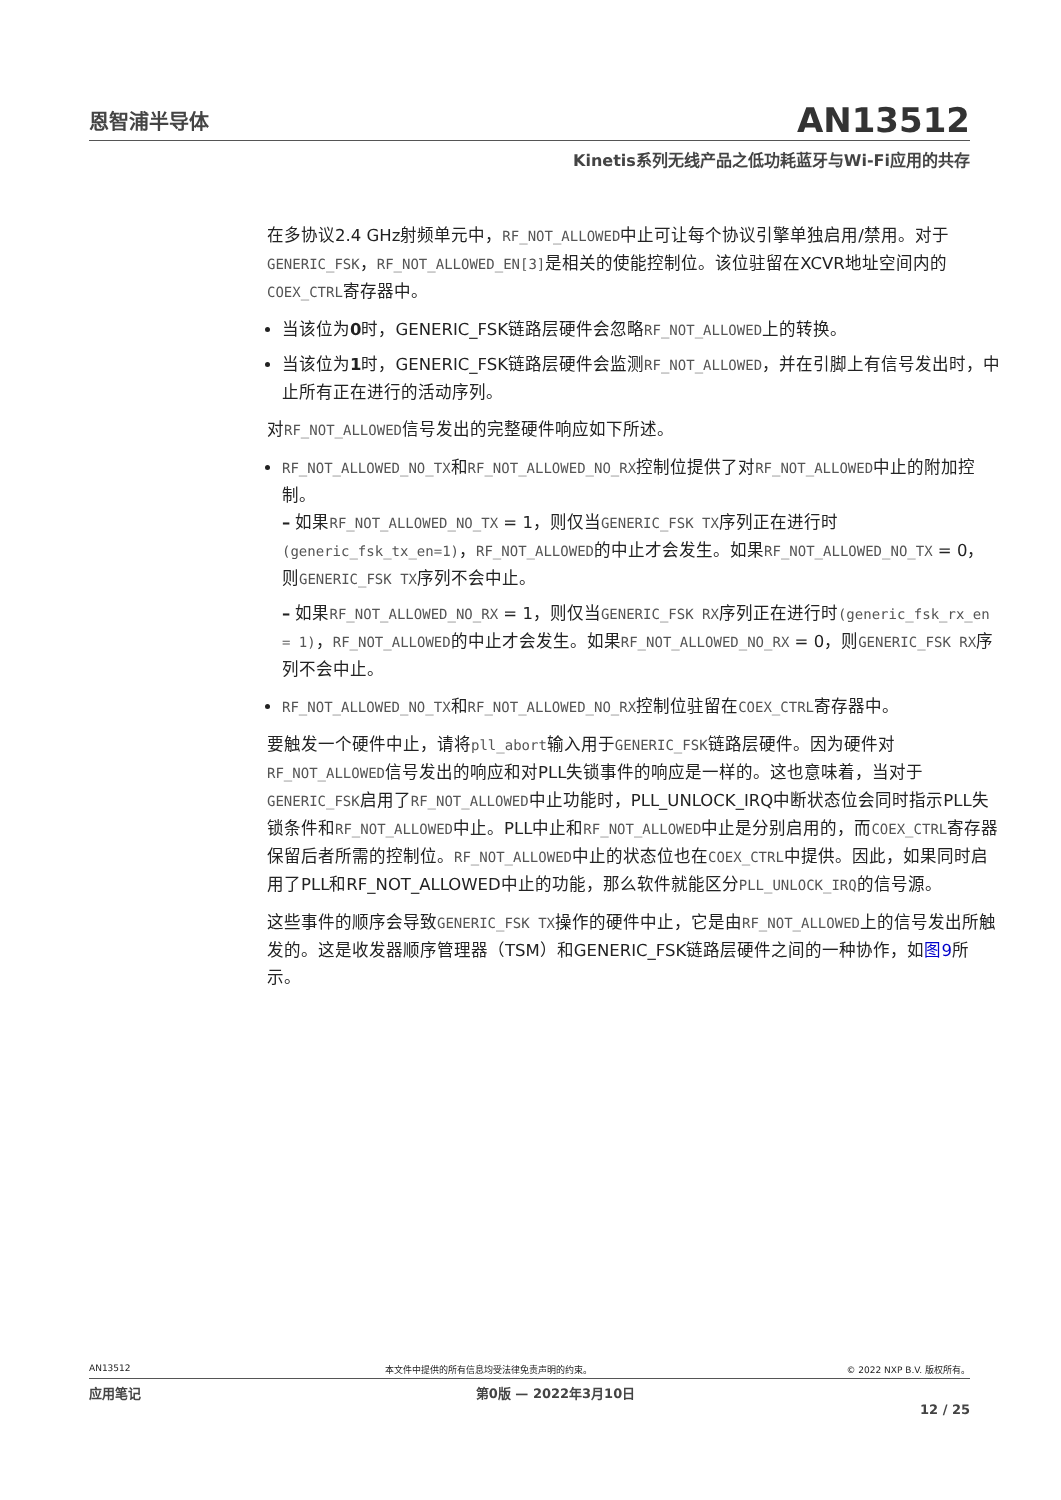恩智浦半导体
AN13512
Kinetis系列无线产品之低功耗蓝牙与Wi-Fi应用的共存
在多协议2.4 GHz射频单元中，RF_NOT_ALLOWED中止可让每个协议引擎单独启用/禁用。对于GENERIC_FSK，RF_NOT_ALLOWED_EN[3] 是相关的使能控制位。该位驻留在XCVR地址空间内的COEX_CTRL寄存器中。
当该位为0时，GENERIC_FSK链路层硬件会忽略RF_NOT_ALLOWED上的转换。
当该位为1时，GENERIC_FSK链路层硬件会监测RF_NOT_ALLOWED，并在引脚上有信号发出时，中止所有正在进行的活动序列。
对RF_NOT_ALLOWED信号发出的完整硬件响应如下所述。
RF_NOT_ALLOWED_NO_TX和RF_NOT_ALLOWED_NO_RX控制位提供了对RF_NOT_ALLOWED中止的附加控制。
– 如果RF_NOT_ALLOWED_NO_TX = 1，则仅当GENERIC_FSK TX序列正在进行时(generic_fsk_tx_en=1)，RF_NOT_ALLOWED的中止才会发生。如果RF_NOT_ALLOWED_NO_TX = 0，则GENERIC_FSK TX序列不会中止。
– 如果RF_NOT_ALLOWED_NO_RX = 1，则仅当GENERIC_FSK RX序列正在进行时(generic_fsk_rx_en = 1)，RF_NOT_ALLOWED的中止才会发生。如果RF_NOT_ALLOWED_NO_RX = 0，则GENERIC_FSK RX序列不会中止。
RF_NOT_ALLOWED_NO_TX和RF_NOT_ALLOWED_NO_RX控制位驻留在COEX_CTRL寄存器中。
要触发一个硬件中止，请将pll_abort输入用于GENERIC_FSK链路层硬件。因为硬件对RF_NOT_ALLOWED信号发出的响应和对PLL失锁事件的响应是一样的。这也意味着，当对于GENERIC_FSK启用了RF_NOT_ALLOWED中止功能时，PLL_UNLOCK_IRQ中断状态位会同时指示PLL失锁条件和RF_NOT_ALLOWED中止。PLL中止和RF_NOT_ALLOWED中止是分别启用的，而COEX_CTRL寄存器保留后者所需的控制位。RF_NOT_ALLOWED中止的状态位也在COEX_CTRL中提供。因此，如果同时启用了PLL和RF_NOT_ALLOWED中止的功能，那么软件就能区分PLL_UNLOCK_IRQ的信号源。
这些事件的顺序会导致GENERIC_FSK TX操作的硬件中止，它是由RF_NOT_ALLOWED上的信号发出所触发的。这是收发器顺序管理器（TSM）和GENERIC_FSK链路层硬件之间的一种协作，如图9所示。
AN13512 本文件中提供的所有信息均受法律免责声明的约束。 © 2022 NXP B.V. 版权所有。
应用笔记 第0版 — 2022年3月10日
12 / 25